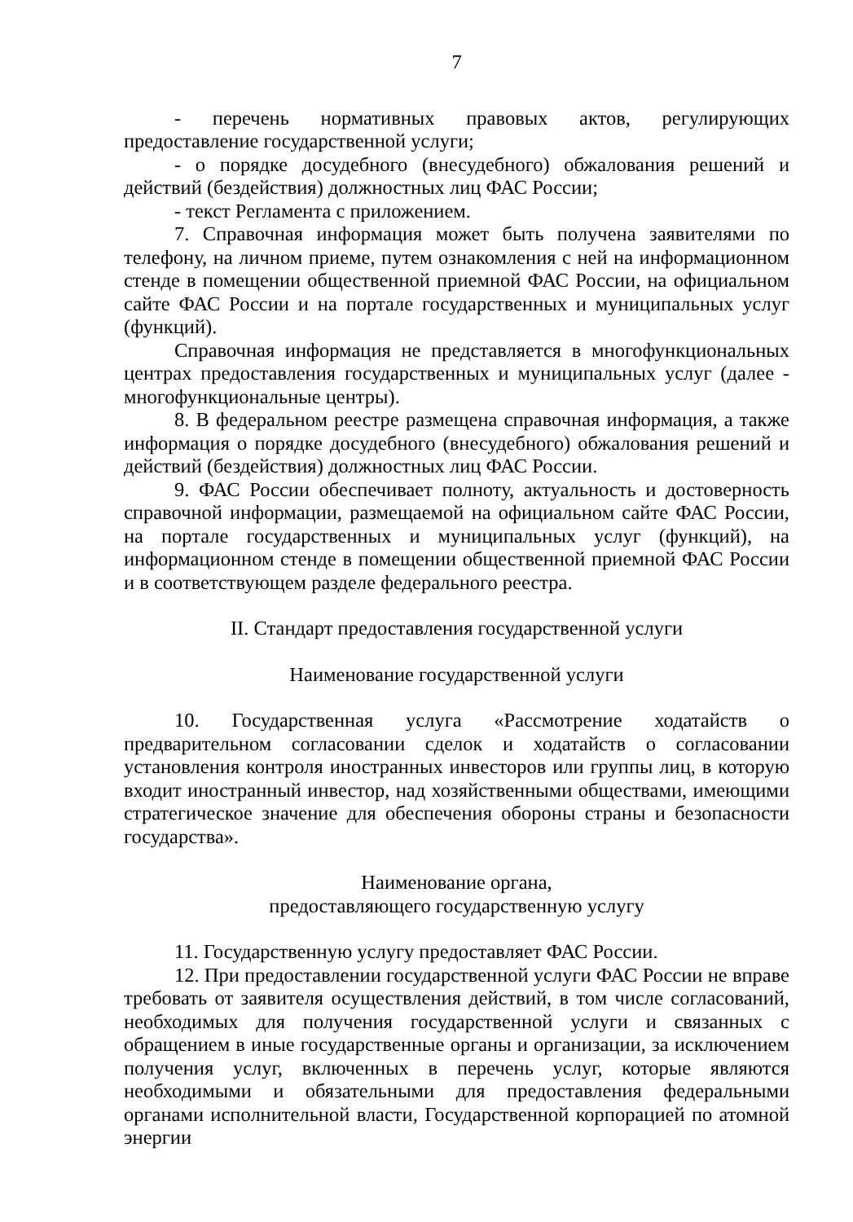7
- перечень нормативных правовых актов, регулирующих предоставление государственной услуги;
- о порядке досудебного (внесудебного) обжалования решений и действий (бездействия) должностных лиц ФАС России;
- текст Регламента с приложением.
7. Справочная информация может быть получена заявителями по телефону, на личном приеме, путем ознакомления с ней на информационном стенде в помещении общественной приемной ФАС России, на официальном сайте ФАС России и на портале государственных и муниципальных услуг (функций).
Справочная информация не представляется в многофункциональных центрах предоставления государственных и муниципальных услуг (далее - многофункциональные центры).
8. В федеральном реестре размещена справочная информация, а также информация о порядке досудебного (внесудебного) обжалования решений и действий (бездействия) должностных лиц ФАС России.
9. ФАС России обеспечивает полноту, актуальность и достоверность справочной информации, размещаемой на официальном сайте ФАС России, на портале государственных и муниципальных услуг (функций), на информационном стенде в помещении общественной приемной ФАС России и в соответствующем разделе федерального реестра.
II. Стандарт предоставления государственной услуги
Наименование государственной услуги
10. Государственная услуга «Рассмотрение ходатайств о предварительном согласовании сделок и ходатайств о согласовании установления контроля иностранных инвесторов или группы лиц, в которую входит иностранный инвестор, над хозяйственными обществами, имеющими стратегическое значение для обеспечения обороны страны и безопасности государства».
Наименование органа,
предоставляющего государственную услугу
11. Государственную услугу предоставляет ФАС России.
12. При предоставлении государственной услуги ФАС России не вправе требовать от заявителя осуществления действий, в том числе согласований, необходимых для получения государственной услуги и связанных с обращением в иные государственные органы и организации, за исключением получения услуг, включенных в перечень услуг, которые являются необходимыми и обязательными для предоставления федеральными органами исполнительной власти, Государственной корпорацией по атомной энергии